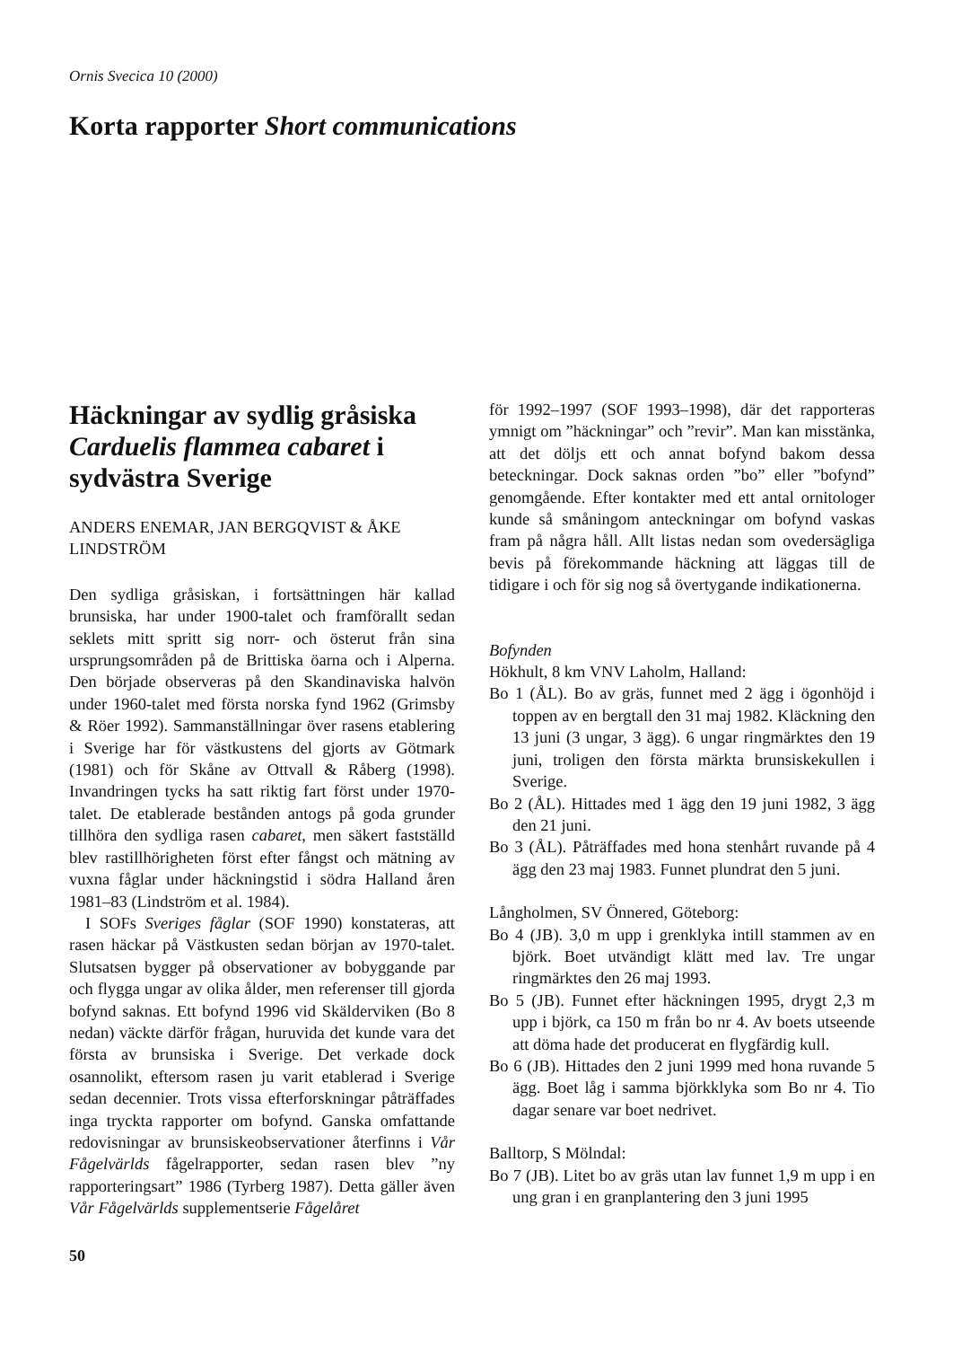Ornis Svecica 10 (2000)
Korta rapporter Short communications
Häckningar av sydlig gråsiska Carduelis flammea cabaret i sydvästra Sverige
ANDERS ENEMAR, JAN BERGQVIST & ÅKE LINDSTRÖM
Den sydliga gråsiskan, i fortsättningen här kallad brunsiska, har under 1900-talet och framförallt sedan seklets mitt spritt sig norr- och österut från sina ursprungsområden på de Brittiska öarna och i Alperna. Den började observeras på den Skandinaviska halvön under 1960-talet med första norska fynd 1962 (Grimsby & Röer 1992). Sammanställningar över rasens etablering i Sverige har för västkustens del gjorts av Götmark (1981) och för Skåne av Ottvall & Råberg (1998). Invandringen tycks ha satt riktig fart först under 1970-talet. De etablerade bestånden antogs på goda grunder tillhöra den sydliga rasen cabaret, men säkert fastställd blev rastillhörigheten först efter fångst och mätning av vuxna fåglar under häckningstid i södra Halland åren 1981–83 (Lindström et al. 1984).
I SOFs Sveriges fåglar (SOF 1990) konstateras, att rasen häckar på Västkusten sedan början av 1970-talet. Slutsatsen bygger på observationer av bobyggande par och flygga ungar av olika ålder, men referenser till gjorda bofynd saknas. Ett bofynd 1996 vid Skälderviken (Bo 8 nedan) väckte därför frågan, huruvida det kunde vara det första av brunsiska i Sverige. Det verkade dock osannolikt, eftersom rasen ju varit etablerad i Sverige sedan decennier. Trots vissa efterforskningar påträffades inga tryckta rapporter om bofynd. Ganska omfattande redovisningar av brunsiskeobservationer återfinns i Vår Fågelvärlds fågelrapporter, sedan rasen blev ”ny rapporteringsart” 1986 (Tyrberg 1987). Detta gäller även Vår Fågelvärlds supplementserie Fågelåret
för 1992–1997 (SOF 1993–1998), där det rapporteras ymnigt om ”häckningar” och ”revir”. Man kan misstänka, att det döljs ett och annat bofynd bakom dessa beteckningar. Dock saknas orden ”bo” eller ”bofynd” genomgående. Efter kontakter med ett antal ornitologer kunde så småningom anteckningar om bofynd vaskas fram på några håll. Allt listas nedan som ovedersägliga bevis på förekommande häckning att läggas till de tidigare i och för sig nog så övertygande indikationerna.
Bofynden
Hökhult, 8 km VNV Laholm, Halland:
Bo 1 (ÅL). Bo av gräs, funnet med 2 ägg i ögonhöjd i toppen av en bergtall den 31 maj 1982. Kläckning den 13 juni (3 ungar, 3 ägg). 6 ungar ringmärktes den 19 juni, troligen den första märkta brunsiskekullen i Sverige.
Bo 2 (ÅL). Hittades med 1 ägg den 19 juni 1982, 3 ägg den 21 juni.
Bo 3 (ÅL). Påträffades med hona stenhårt ruvande på 4 ägg den 23 maj 1983. Funnet plundrat den 5 juni.
Långholmen, SV Önnered, Göteborg:
Bo 4 (JB). 3,0 m upp i grenklyka intill stammen av en björk. Boet utvändigt klätt med lav. Tre ungar ringmärktes den 26 maj 1993.
Bo 5 (JB). Funnet efter häckningen 1995, drygt 2,3 m upp i björk, ca 150 m från bo nr 4. Av boets utseende att döma hade det producerat en flygfärdig kull.
Bo 6 (JB). Hittades den 2 juni 1999 med hona ruvande 5 ägg. Boet låg i samma björkklyka som Bo nr 4. Tio dagar senare var boet nedrivet.
Balltorp, S Mölndal:
Bo 7 (JB). Litet bo av gräs utan lav funnet 1,9 m upp i en ung gran i en granplantering den 3 juni 1995
50